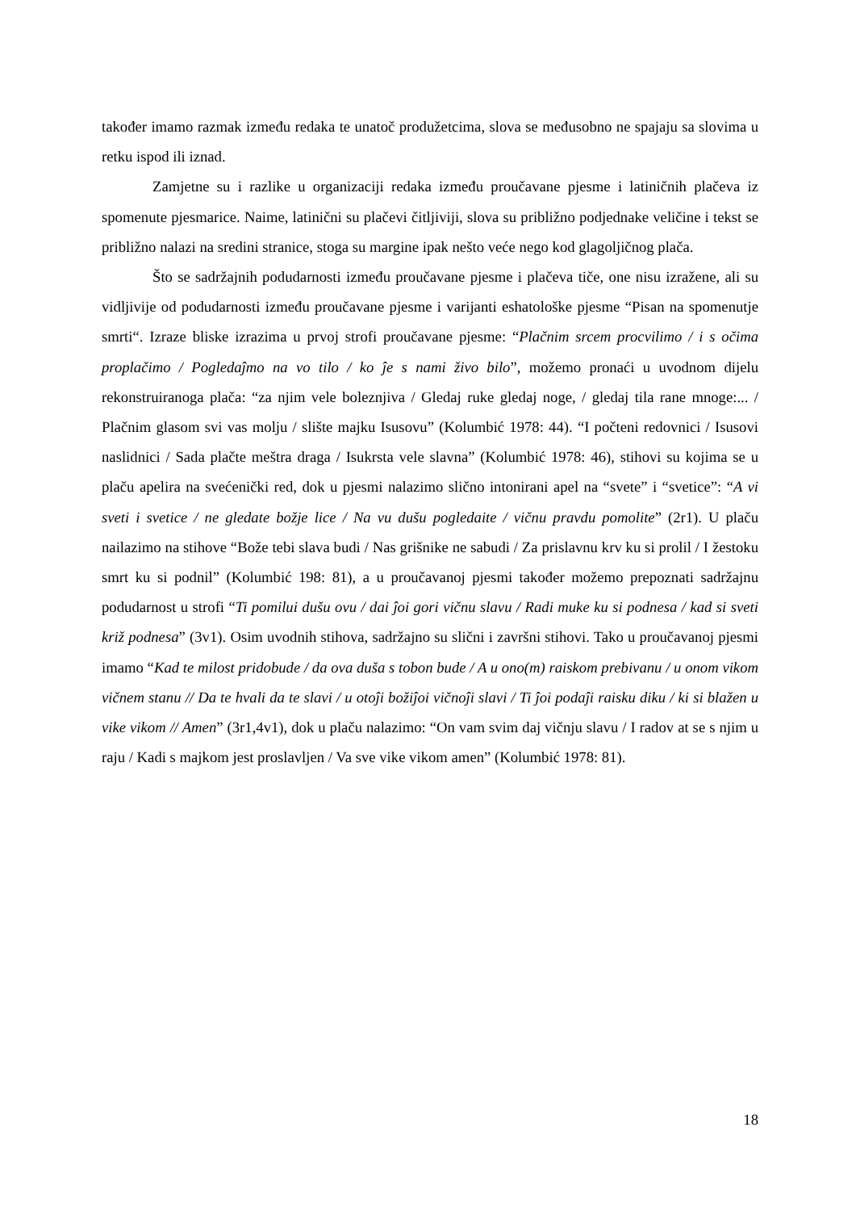također imamo razmak između redaka te unatoč produžetcima, slova se međusobno ne spajaju sa slovima u retku ispod ili iznad.
Zamjetne su i razlike u organizaciji redaka između proučavane pjesme i latiničnih plačeva iz spomenute pjesmarice. Naime, latinični su plačevi čitljiviji, slova su približno podjednake veličine i tekst se približno nalazi na sredini stranice, stoga su margine ipak nešto veće nego kod glagoljičnog plača.
Što se sadržajnih podudarnosti između proučavane pjesme i plačeva tiče, one nisu izražene, ali su vidljivije od podudarnosti između proučavane pjesme i varijanti eshatološke pjesme “Pisan na spomenutje smrti“. Izraze bliske izrazima u prvoj strofi proučavane pjesme: “Plačnim srcem procvilimo / i s očima proplačimo / Pogledaĵmo na vo tilo / ko ĵe s nami živo bilo”, možemo pronaći u uvodnom dijelu rekonstruiranoga plača: “za njim vele boleznjiva / Gledaj ruke gledaj noge, / gledaj tila rane mnoge:... / Plačnim glasom svi vas molju / slište majku Isusovu” (Kolumbić 1978: 44). “I počteni redovnici / Isusovi naslidnici / Sada plačte meštra draga / Isukrsta vele slavna” (Kolumbić 1978: 46), stihovi su kojima se u plaču apelira na svećenički red, dok u pjesmi nalazimo slično intonirani apel na “svete” i “svetice”: “A vi sveti i svetice / ne gledate božje lice / Na vu dušu pogledaite / vičnu pravdu pomolite” (2r1). U plaču nailazimo na stihove “Bože tebi slava budi / Nas grišnike ne sabudi / Za prislavnu krv ku si prolil / I žestoku smrt ku si podnil” (Kolumbić 198: 81), a u proučavanoj pjesmi također možemo prepoznati sadržajnu podudarnost u strofi “Ti pomilui dušu ovu / dai ĵoi gori vičnu slavu / Radi muke ku si podnesa / kad si sveti križ podnesa” (3v1). Osim uvodnih stihova, sadržajno su slični i završni stihovi. Tako u proučavanoj pjesmi imamo “Kad te milost pridobude / da ova duša s tobon bude / A u ono(m) raiskom prebivanu / u onom vikom vičnem stanu // Da te hvali da te slavi / u otoĵi božiĵoi vičnoĵi slavi / Ti ĵoi podaĵi raisku diku / ki si blažen u vike vikom // Amen” (3r1,4v1), dok u plaču nalazimo: “On vam svim daj vičnju slavu / I radov at se s njim u raju / Kadi s majkom jest proslavljen / Va sve vike vikom amen” (Kolumbić 1978: 81).
18